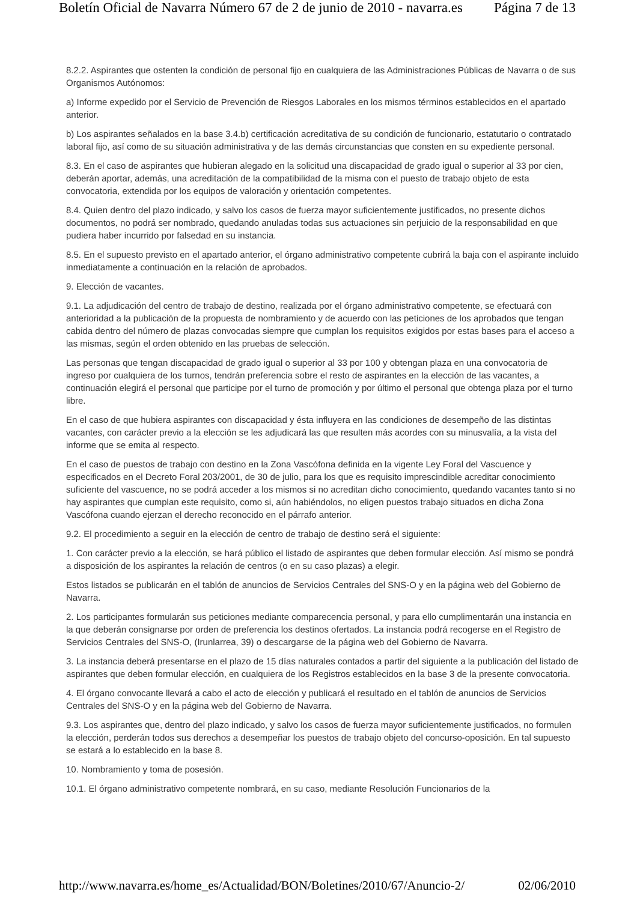Boletín Oficial de Navarra Número 67 de 2 de junio de 2010 - navarra.es Página 7 de 13
8.2.2. Aspirantes que ostenten la condición de personal fijo en cualquiera de las Administraciones Públicas de Navarra o de sus Organismos Autónomos:
a) Informe expedido por el Servicio de Prevención de Riesgos Laborales en los mismos términos establecidos en el apartado anterior.
b) Los aspirantes señalados en la base 3.4.b) certificación acreditativa de su condición de funcionario, estatutario o contratado laboral fijo, así como de su situación administrativa y de las demás circunstancias que consten en su expediente personal.
8.3. En el caso de aspirantes que hubieran alegado en la solicitud una discapacidad de grado igual o superior al 33 por cien, deberán aportar, además, una acreditación de la compatibilidad de la misma con el puesto de trabajo objeto de esta convocatoria, extendida por los equipos de valoración y orientación competentes.
8.4. Quien dentro del plazo indicado, y salvo los casos de fuerza mayor suficientemente justificados, no presente dichos documentos, no podrá ser nombrado, quedando anuladas todas sus actuaciones sin perjuicio de la responsabilidad en que pudiera haber incurrido por falsedad en su instancia.
8.5. En el supuesto previsto en el apartado anterior, el órgano administrativo competente cubrirá la baja con el aspirante incluido inmediatamente a continuación en la relación de aprobados.
9. Elección de vacantes.
9.1. La adjudicación del centro de trabajo de destino, realizada por el órgano administrativo competente, se efectuará con anterioridad a la publicación de la propuesta de nombramiento y de acuerdo con las peticiones de los aprobados que tengan cabida dentro del número de plazas convocadas siempre que cumplan los requisitos exigidos por estas bases para el acceso a las mismas, según el orden obtenido en las pruebas de selección.
Las personas que tengan discapacidad de grado igual o superior al 33 por 100 y obtengan plaza en una convocatoria de ingreso por cualquiera de los turnos, tendrán preferencia sobre el resto de aspirantes en la elección de las vacantes, a continuación elegirá el personal que participe por el turno de promoción y por último el personal que obtenga plaza por el turno libre.
En el caso de que hubiera aspirantes con discapacidad y ésta influyera en las condiciones de desempeño de las distintas vacantes, con carácter previo a la elección se les adjudicará las que resulten más acordes con su minusvalía, a la vista del informe que se emita al respecto.
En el caso de puestos de trabajo con destino en la Zona Vascófona definida en la vigente Ley Foral del Vascuence y especificados en el Decreto Foral 203/2001, de 30 de julio, para los que es requisito imprescindible acreditar conocimiento suficiente del vascuence, no se podrá acceder a los mismos si no acreditan dicho conocimiento, quedando vacantes tanto si no hay aspirantes que cumplan este requisito, como si, aún habiéndolos, no eligen puestos trabajo situados en dicha Zona Vascófona cuando ejerzan el derecho reconocido en el párrafo anterior.
9.2. El procedimiento a seguir en la elección de centro de trabajo de destino será el siguiente:
1. Con carácter previo a la elección, se hará público el listado de aspirantes que deben formular elección. Así mismo se pondrá a disposición de los aspirantes la relación de centros (o en su caso plazas) a elegir.
Estos listados se publicarán en el tablón de anuncios de Servicios Centrales del SNS-O y en la página web del Gobierno de Navarra.
2. Los participantes formularán sus peticiones mediante comparecencia personal, y para ello cumplimentarán una instancia en la que deberán consignarse por orden de preferencia los destinos ofertados. La instancia podrá recogerse en el Registro de Servicios Centrales del SNS-O, (Irunlarrea, 39) o descargarse de la página web del Gobierno de Navarra.
3. La instancia deberá presentarse en el plazo de 15 días naturales contados a partir del siguiente a la publicación del listado de aspirantes que deben formular elección, en cualquiera de los Registros establecidos en la base 3 de la presente convocatoria.
4. El órgano convocante llevará a cabo el acto de elección y publicará el resultado en el tablón de anuncios de Servicios Centrales del SNS-O y en la página web del Gobierno de Navarra.
9.3. Los aspirantes que, dentro del plazo indicado, y salvo los casos de fuerza mayor suficientemente justificados, no formulen la elección, perderán todos sus derechos a desempeñar los puestos de trabajo objeto del concurso-oposición. En tal supuesto se estará a lo establecido en la base 8.
10. Nombramiento y toma de posesión.
10.1. El órgano administrativo competente nombrará, en su caso, mediante Resolución Funcionarios de la
http://www.navarra.es/home_es/Actualidad/BON/Boletines/2010/67/Anuncio-2/ 02/06/2010